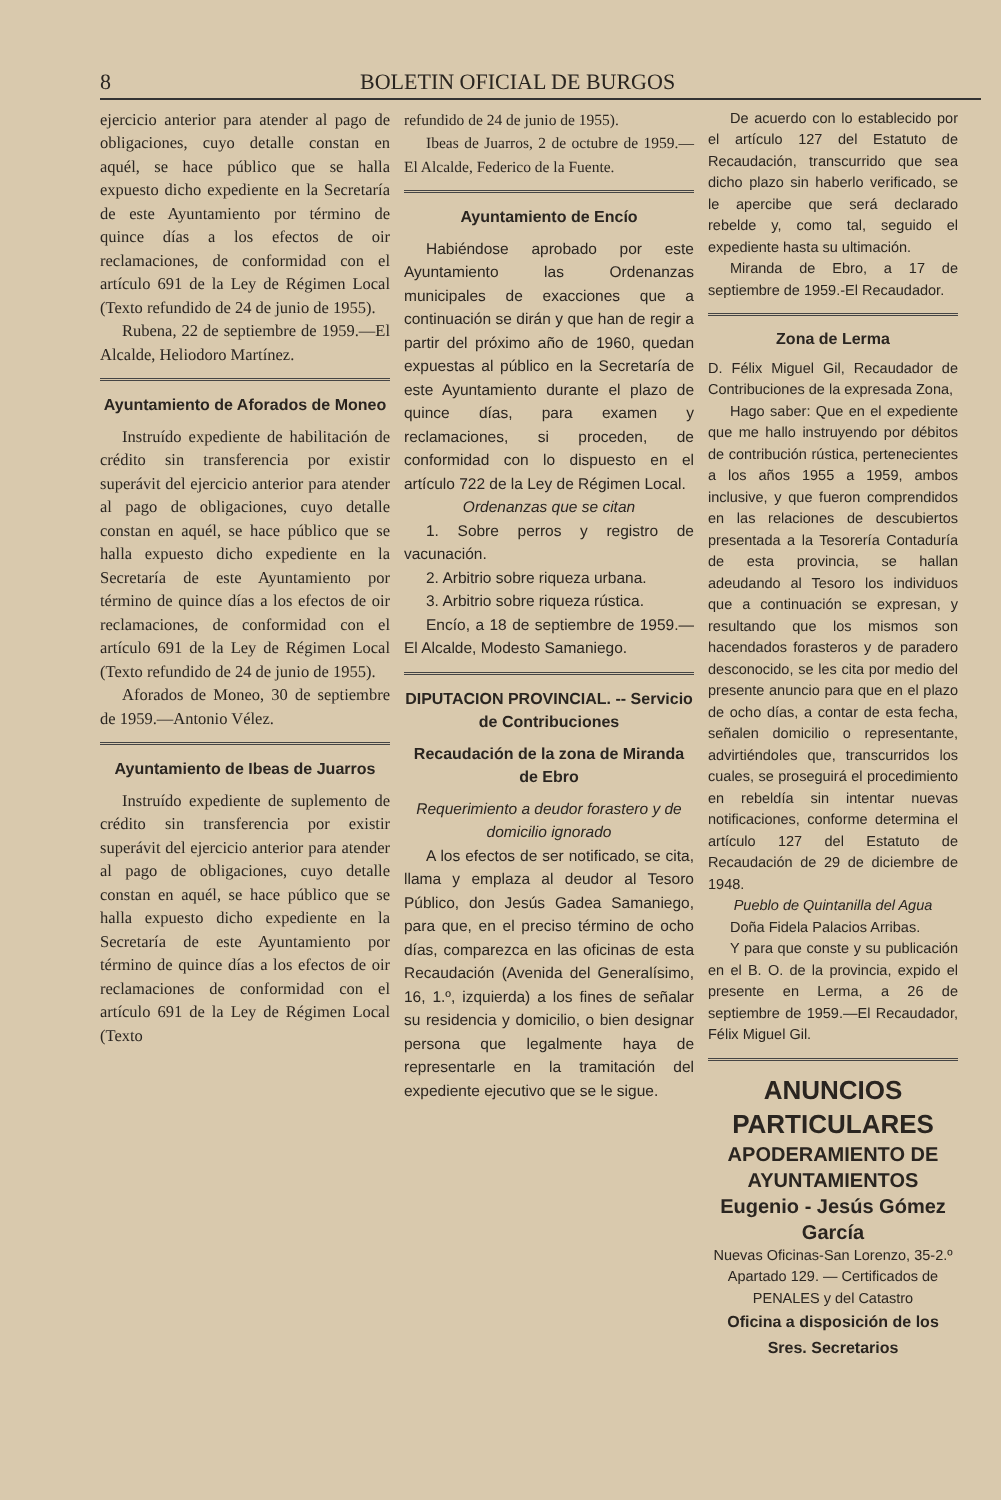8 BOLETIN OFICIAL DE BURGOS
ejercicio anterior para atender al pago de obligaciones, cuyo detalle constan en aquél, se hace público que se halla expuesto dicho expediente en la Secretaría de este Ayuntamiento por término de quince días a los efectos de oir reclamaciones, de conformidad con el artículo 691 de la Ley de Régimen Local (Texto refundido de 24 de junio de 1955).
Rubena, 22 de septiembre de 1959.—El Alcalde, Heliodoro Martínez.
Ayuntamiento de Aforados de Moneo
Instruído expediente de habilitación de crédito sin transferencia por existir superávit del ejercicio anterior para atender al pago de obligaciones, cuyo detalle constan en aquél, se hace público que se halla expuesto dicho expediente en la Secretaría de este Ayuntamiento por término de quince días a los efectos de oir reclamaciones, de conformidad con el artículo 691 de la Ley de Régimen Local (Texto refundido de 24 de junio de 1955).
Aforados de Moneo, 30 de septiembre de 1959.—Antonio Vélez.
Ayuntamiento de Ibeas de Juarros
Instruído expediente de suplemento de crédito sin transferencia por existir superávit del ejercicio anterior para atender al pago de obligaciones, cuyo detalle constan en aquél, se hace público que se halla expuesto dicho expediente en la Secretaría de este Ayuntamiento por término de quince días a los efectos de oir reclamaciones de conformidad con el artículo 691 de la Ley de Régimen Local (Texto
refundido de 24 de junio de 1955).
Ibeas de Juarros, 2 de octubre de 1959.—El Alcalde, Federico de la Fuente.
Ayuntamiento de Encío
Habiéndose aprobado por este Ayuntamiento las Ordenanzas municipales de exacciones que a continuación se dirán y que han de regir a partir del próximo año de 1960, quedan expuestas al público en la Secretaría de este Ayuntamiento durante el plazo de quince días, para examen y reclamaciones, si proceden, de conformidad con lo dispuesto en el artículo 722 de la Ley de Régimen Local.
Ordenanzas que se citan
1. Sobre perros y registro de vacunación.
2. Arbitrio sobre riqueza urbana.
3. Arbitrio sobre riqueza rústica.
Encío, a 18 de septiembre de 1959.—El Alcalde, Modesto Samaniego.
DIPUTACION PROVINCIAL. -- Servicio de Contribuciones
Recaudación de la zona de Miranda de Ebro
Requerimiento a deudor forastero y de domicilio ignorado
A los efectos de ser notificado, se cita, llama y emplaza al deudor al Tesoro Público, don Jesús Gadea Samaniego, para que, en el preciso término de ocho días, comparezca en las oficinas de esta Recaudación (Avenida del Generalísimo, 16, 1.º, izquierda) a los fines de señalar su residencia y domicilio, o bien designar persona que legalmente haya de representarle en la tramitación del expediente ejecutivo que se le sigue.
De acuerdo con lo establecido por el artículo 127 del Estatuto de Recaudación, transcurrido que sea dicho plazo sin haberlo verificado, se le apercibe que será declarado rebelde y, como tal, seguido el expediente hasta su ultimación.
Miranda de Ebro, a 17 de septiembre de 1959.-El Recaudador.
Zona de Lerma
D. Félix Miguel Gil, Recaudador de Contribuciones de la expresada Zona,
Hago saber: Que en el expediente que me hallo instruyendo por débitos de contribución rústica, pertenecientes a los años 1955 a 1959, ambos inclusive, y que fueron comprendidos en las relaciones de descubiertos presentada a la Tesorería Contaduría de esta provincia, se hallan adeudando al Tesoro los individuos que a continuación se expresan, y resultando que los mismos son hacendados forasteros y de paradero desconocido, se les cita por medio del presente anuncio para que en el plazo de ocho días, a contar de esta fecha, señalen domicilio o representante, advirtiéndoles que, transcurridos los cuales, se proseguirá el procedimiento en rebeldía sin intentar nuevas notificaciones, conforme determina el artículo 127 del Estatuto de Recaudación de 29 de diciembre de 1948.
Pueblo de Quintanilla del Agua
Doña Fidela Palacios Arribas.
Y para que conste y su publicación en el B. O. de la provincia, expido el presente en Lerma, a 26 de septiembre de 1959.—El Recaudador, Félix Miguel Gil.
ANUNCIOS PARTICULARES
APODERAMIENTO DE AYUNTAMIENTOS
Eugenio - Jesús Gómez García
Nuevas Oficinas-San Lorenzo, 35-2.º
Apartado 129. — Certificados de
PENALES y del Catastro
Oficina a disposición de los Sres. Secretarios